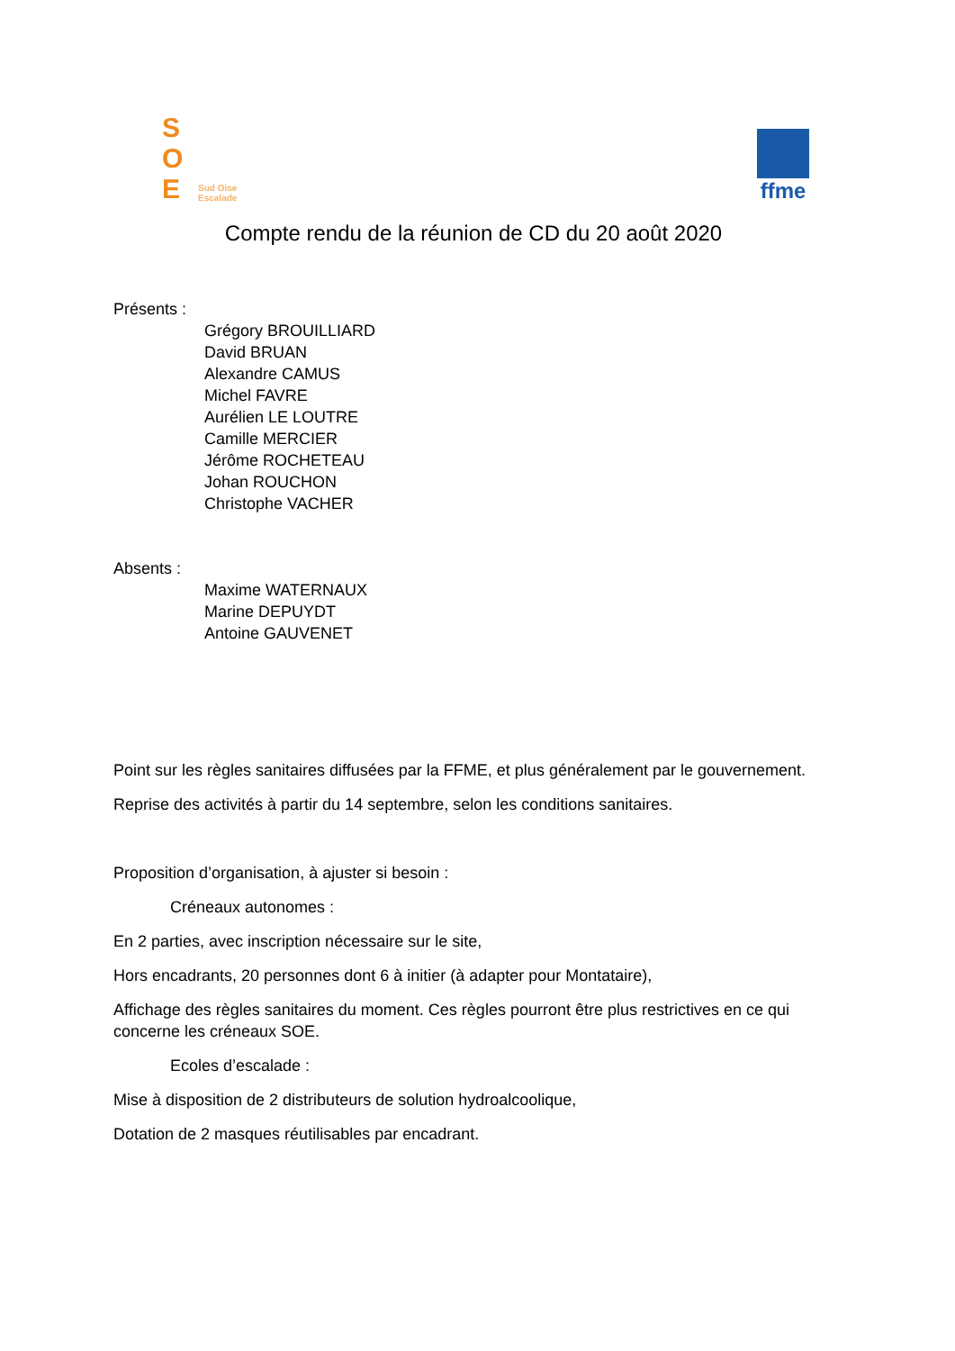S
O
E
Sud Oise
Escalade
ffme
Compte rendu de la réunion de CD du 20 août 2020
Présents :
Grégory BROUILLIARD
David BRUAN
Alexandre CAMUS
Michel FAVRE
Aurélien LE LOUTRE
Camille MERCIER
Jérôme ROCHETEAU
Johan ROUCHON
Christophe VACHER
Absents :
Maxime WATERNAUX
Marine DEPUYDT
Antoine GAUVENET
Point sur les règles sanitaires diffusées par la FFME, et plus généralement par le gouvernement.
Reprise des activités à partir du 14 septembre, selon les conditions sanitaires.
Proposition d’organisation, à ajuster si besoin :
Créneaux autonomes :
En 2 parties, avec inscription nécessaire sur le site,
Hors encadrants, 20 personnes dont 6 à initier (à adapter pour Montataire),
Affichage des règles sanitaires du moment. Ces règles pourront être plus restrictives en ce qui concerne les créneaux SOE.
Ecoles d’escalade :
Mise à disposition de 2 distributeurs de solution hydroalcoolique,
Dotation de 2 masques réutilisables par encadrant.